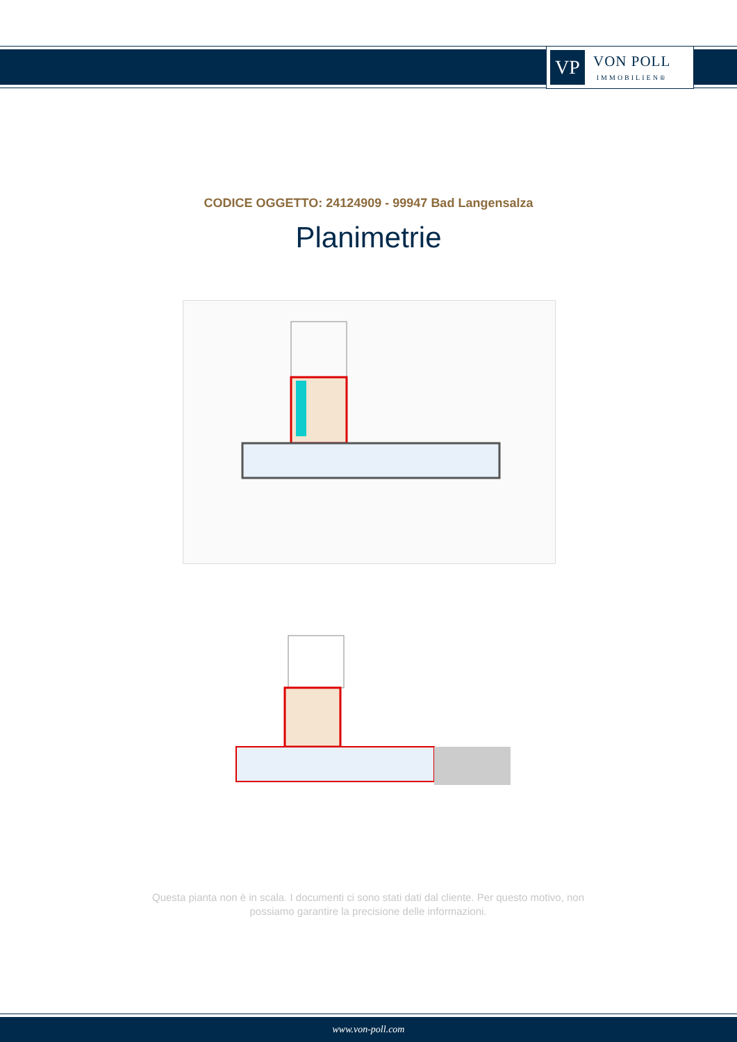VP
VON POLL
IMMOBILIEN®
CODICE OGGETTO: 24124909 - 99947 Bad Langensalza
Planimetrie
Questa pianta non è in scala. I documenti ci sono stati dati dal cliente. Per questo motivo, non possiamo garantire la precisione delle informazioni.
www.von-poll.com